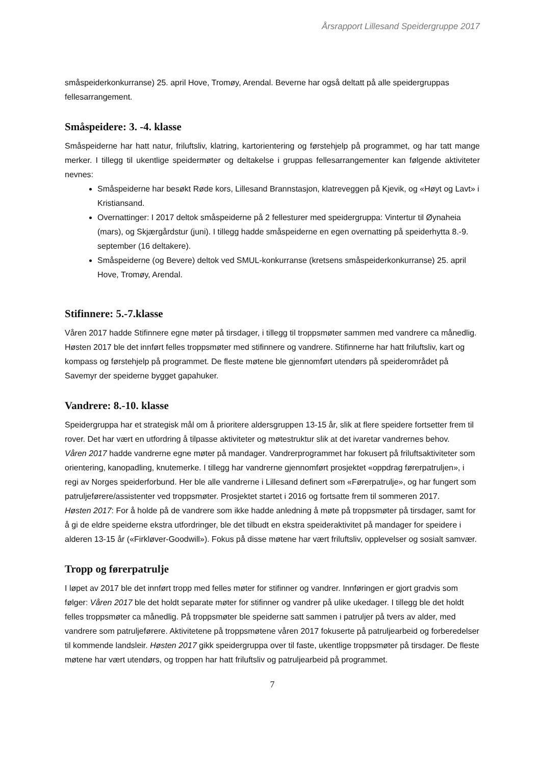Årsrapport Lillesand Speidergruppe 2017
småspeiderkonkurranse) 25. april Hove, Tromøy, Arendal. Beverne har også deltatt på alle speidergruppas fellesarrangement.
Småspeidere: 3. -4. klasse
Småspeiderne har hatt natur, friluftsliv, klatring, kartorientering og førstehjelp på programmet, og har tatt mange merker. I tillegg til ukentlige speidermøter og deltakelse i gruppas fellesarrangementer kan følgende aktiviteter nevnes:
Småspeiderne har besøkt Røde kors, Lillesand Brannstasjon, klatreveggen på Kjevik, og «Høyt og Lavt» i Kristiansand.
Overnattinger: I 2017 deltok småspeiderne på 2 fellesturer med speidergruppa: Vintertur til Øynaheia (mars), og Skjærgårdstur (juni). I tillegg hadde småspeiderne en egen overnatting på speiderhytta 8.-9. september (16 deltakere).
Småspeiderne (og Bevere) deltok ved SMUL-konkurranse (kretsens småspeiderkonkurranse) 25. april Hove, Tromøy, Arendal.
Stifinnere: 5.-7.klasse
Våren 2017 hadde Stifinnere egne møter på tirsdager, i tillegg til troppsmøter sammen med vandrere ca månedlig. Høsten 2017 ble det innført felles troppsmøter med stifinnere og vandrere. Stifinnerne har hatt friluftsliv, kart og kompass og førstehjelp på programmet. De fleste møtene ble gjennomført utendørs på speiderområdet på Savemyr der speiderne bygget gapahuker.
Vandrere: 8.-10. klasse
Speidergruppa har et strategisk mål om å prioritere aldersgruppen 13-15 år, slik at flere speidere fortsetter frem til rover. Det har vært en utfordring å tilpasse aktiviteter og møtestruktur slik at det ivaretar vandrernes behov.
Våren 2017 hadde vandrerne egne møter på mandager. Vandrerprogrammet har fokusert på friluftsaktiviteter som orientering, kanopadling, knutemerke. I tillegg har vandrerne gjennomført prosjektet «oppdrag førerpatruljen», i regi av Norges speiderforbund. Her ble alle vandrerne i Lillesand definert som «Førerpatrulje», og har fungert som patruljeførere/assistenter ved troppsmøter. Prosjektet startet i 2016 og fortsatte frem til sommeren 2017.
Høsten 2017: For å holde på de vandrere som ikke hadde anledning å møte på troppsmøter på tirsdager, samt for å gi de eldre speiderne ekstra utfordringer, ble det tilbudt en ekstra speideraktivitet på mandager for speidere i alderen 13-15 år («Firkløver-Goodwill»). Fokus på disse møtene har vært friluftsliv, opplevelser og sosialt samvær.
Tropp og førerpatrulje
I løpet av 2017 ble det innført tropp med felles møter for stifinner og vandrer. Innføringen er gjort gradvis som følger: Våren 2017 ble det holdt separate møter for stifinner og vandrer på ulike ukedager. I tillegg ble det holdt felles troppsmøter ca månedlig. På troppsmøter ble speiderne satt sammen i patruljer på tvers av alder, med vandrere som patruljeførere. Aktivitetene på troppsmøtene våren 2017 fokuserte på patruljearbeid og forberedelser til kommende landsleir. Høsten 2017 gikk speidergruppa over til faste, ukentlige troppsmøter på tirsdager. De fleste møtene har vært utendørs, og troppen har hatt friluftsliv og patruljearbeid på programmet.
7